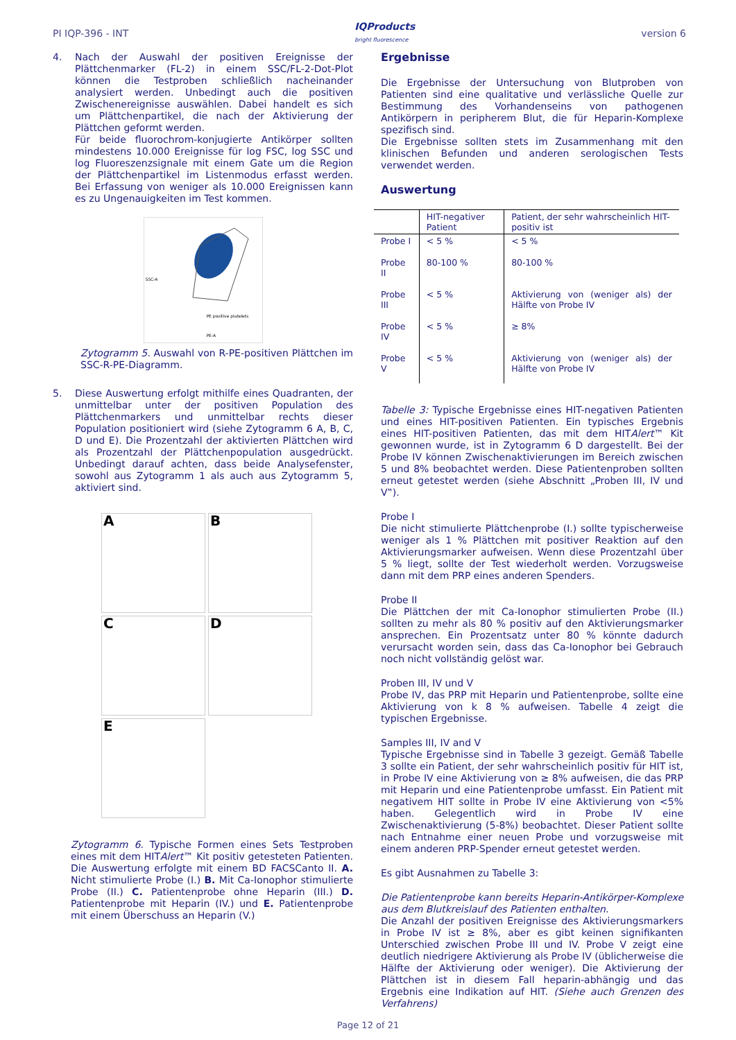PI IQP-396 - INT IQProducts
bright fluorescence version 6
4. Nach der Auswahl der positiven Ereignisse der Plättchenmarker (FL-2) in einem SSC/FL-2-Dot-Plot können die Testproben schließlich nacheinander analysiert werden. Unbedingt auch die positiven Zwischenereignisse auswählen. Dabei handelt es sich um Plättchenpartikel, die nach der Aktivierung der Plättchen geformt werden.
Für beide fluorochrom-konjugierte Antikörper sollten mindestens 10.000 Ereignisse für log FSC, log SSC und log Fluoreszenzsignale mit einem Gate um die Region der Plättchenpartikel im Listenmodus erfasst werden. Bei Erfassung von weniger als 10.000 Ereignissen kann es zu Ungenauigkeiten im Test kommen.
PE positive platelets
PE-A
SSC-A
Zytogramm 5. Auswahl von R-PE-positiven Plättchen im SSC-R-PE-Diagramm.
5. Diese Auswertung erfolgt mithilfe eines Quadranten, der unmittelbar unter der positiven Population des Plättchenmarkers und unmittelbar rechts dieser Population positioniert wird (siehe Zytogramm 6 A, B, C, D und E). Die Prozentzahl der aktivierten Plättchen wird als Prozentzahl der Plättchenpopulation ausgedrückt. Unbedingt darauf achten, dass beide Analysefenster, sowohl aus Zytogramm 1 als auch aus Zytogramm 5, aktiviert sind.
A
B
C
D
E
Zytogramm 6. Typische Formen eines Sets Testproben eines mit dem HITAlert™ Kit positiv getesteten Patienten. Die Auswertung erfolgte mit einem BD FACSCanto II. A. Nicht stimulierte Probe (I.) B. Mit Ca-Ionophor stimulierte Probe (II.) C. Patientenprobe ohne Heparin (III.) D. Patientenprobe mit Heparin (IV.) und E. Patientenprobe mit einem Überschuss an Heparin (V.)
Ergebnisse
Die Ergebnisse der Untersuchung von Blutproben von Patienten sind eine qualitative und verlässliche Quelle zur Bestimmung des Vorhandenseins von pathogenen Antikörpern in peripherem Blut, die für Heparin-Komplexe spezifisch sind.
Die Ergebnisse sollten stets im Zusammenhang mit den klinischen Befunden und anderen serologischen Tests verwendet werden.
Auswertung
| | HIT-negativer Patient | Patient, der sehr wahrscheinlich HIT-positiv ist |
| --- | --- | --- |
| Probe I | < 5 % | < 5 % |
| Probe II | 80-100 % | 80-100 % |
| Probe III | < 5 % | Aktivierung von (weniger als) der Hälfte von Probe IV |
| Probe IV | < 5 % | ≥ 8% |
| Probe V | < 5 % | Aktivierung von (weniger als) der Hälfte von Probe IV |
Tabelle 3: Typische Ergebnisse eines HIT-negativen Patienten und eines HIT-positiven Patienten. Ein typisches Ergebnis eines HIT-positiven Patienten, das mit dem HITAlert™ Kit gewonnen wurde, ist in Zytogramm 6 D dargestellt. Bei der Probe IV können Zwischenaktivierungen im Bereich zwischen 5 und 8% beobachtet werden. Diese Patientenproben sollten erneut getestet werden (siehe Abschnitt „Proben III, IV und V‟).
Probe I
Die nicht stimulierte Plättchenprobe (I.) sollte typischerweise weniger als 1 % Plättchen mit positiver Reaktion auf den Aktivierungsmarker aufweisen. Wenn diese Prozentzahl über 5 % liegt, sollte der Test wiederholt werden. Vorzugsweise dann mit dem PRP eines anderen Spenders.
Probe II
Die Plättchen der mit Ca-Ionophor stimulierten Probe (II.) sollten zu mehr als 80 % positiv auf den Aktivierungsmarker ansprechen. Ein Prozentsatz unter 80 % könnte dadurch verursacht worden sein, dass das Ca-Ionophor bei Gebrauch noch nicht vollständig gelöst war.
Proben III, IV und V
Probe IV, das PRP mit Heparin und Patientenprobe, sollte eine Aktivierung von k 8 % aufweisen. Tabelle 4 zeigt die typischen Ergebnisse.
Samples III, IV and V
Typische Ergebnisse sind in Tabelle 3 gezeigt. Gemäß Tabelle 3 sollte ein Patient, der sehr wahrscheinlich positiv für HIT ist, in Probe IV eine Aktivierung von ≥ 8% aufweisen, die das PRP mit Heparin und eine Patientenprobe umfasst. Ein Patient mit negativem HIT sollte in Probe IV eine Aktivierung von <5% haben. Gelegentlich wird in Probe IV eine Zwischenaktivierung (5-8%) beobachtet. Dieser Patient sollte nach Entnahme einer neuen Probe und vorzugsweise mit einem anderen PRP-Spender erneut getestet werden.
Es gibt Ausnahmen zu Tabelle 3:
Die Patientenprobe kann bereits Heparin-Antikörper-Komplexe aus dem Blutkreislauf des Patienten enthalten.
Die Anzahl der positiven Ereignisse des Aktivierungsmarkers in Probe IV ist ≥ 8%, aber es gibt keinen signifikanten Unterschied zwischen Probe III und IV. Probe V zeigt eine deutlich niedrigere Aktivierung als Probe IV (üblicherweise die Hälfte der Aktivierung oder weniger). Die Aktivierung der Plättchen ist in diesem Fall heparin-abhängig und das Ergebnis eine Indikation auf HIT. (Siehe auch Grenzen des Verfahrens)
Page 12 of 21